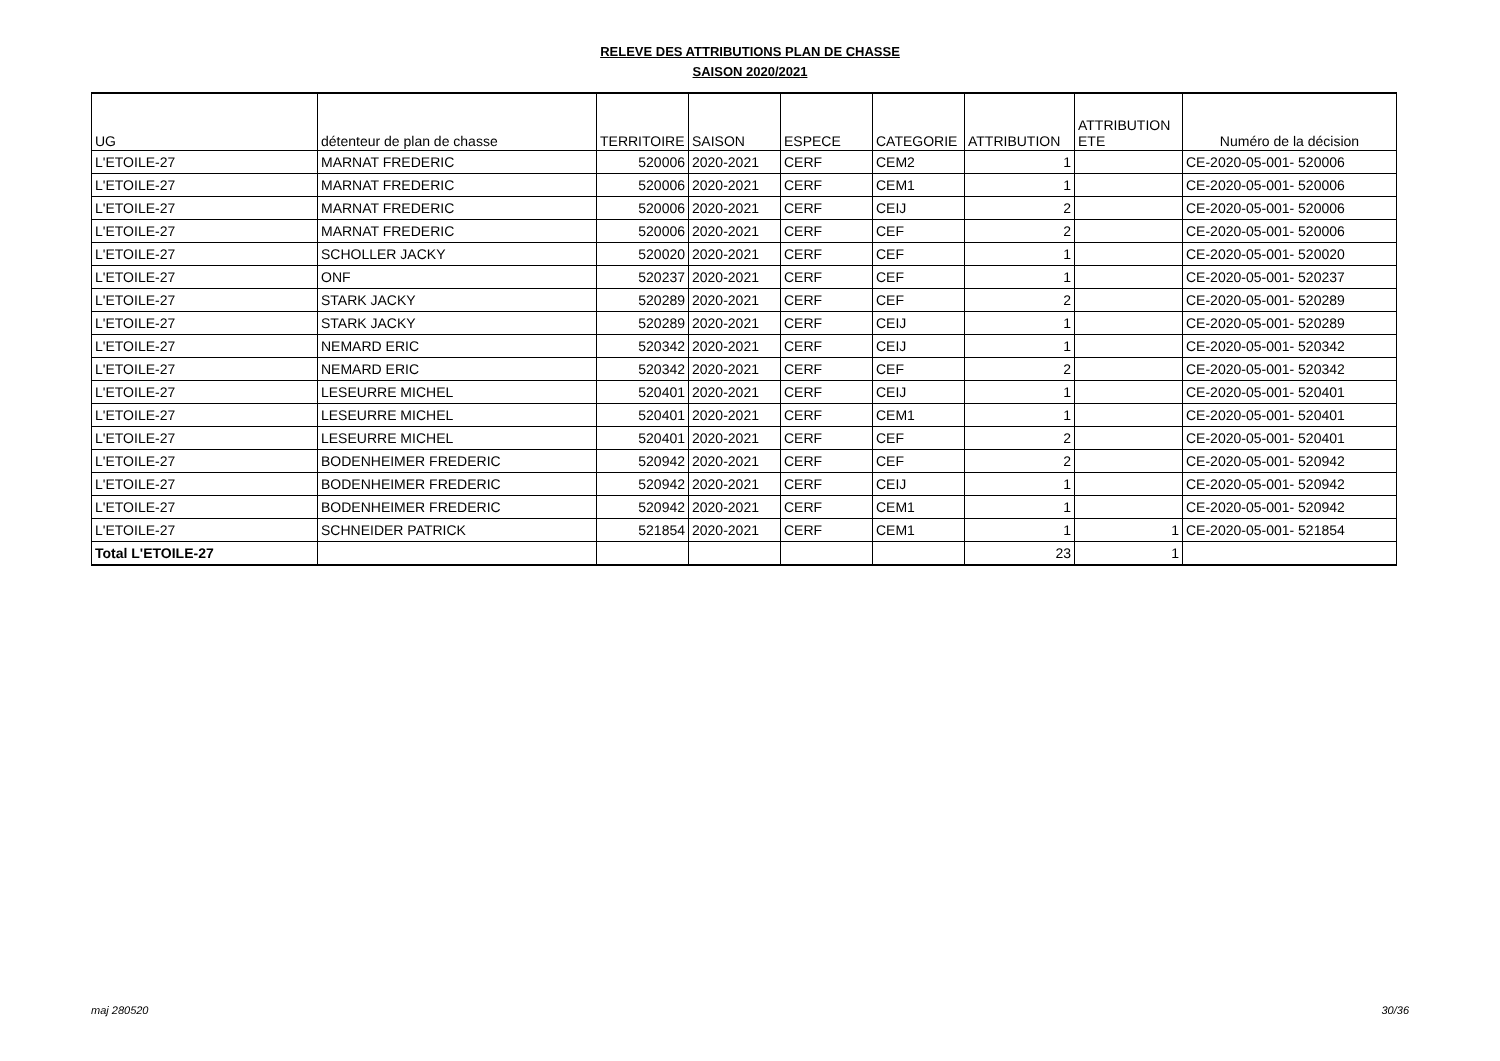RELEVE DES ATTRIBUTIONS PLAN DE CHASSE
SAISON 2020/2021
| UG | détenteur de plan de chasse | TERRITOIRE | SAISON | ESPECE | CATEGORIE | ATTRIBUTION | ATTRIBUTION ETE | Numéro de la décision |
| --- | --- | --- | --- | --- | --- | --- | --- | --- |
| L'ETOILE-27 | MARNAT FREDERIC | 520006 | 2020-2021 | CERF | CEM2 | 1 | | CE-2020-05-001- 520006 |
| L'ETOILE-27 | MARNAT FREDERIC | 520006 | 2020-2021 | CERF | CEM1 | 1 | | CE-2020-05-001- 520006 |
| L'ETOILE-27 | MARNAT FREDERIC | 520006 | 2020-2021 | CERF | CEIJ | 2 | | CE-2020-05-001- 520006 |
| L'ETOILE-27 | MARNAT FREDERIC | 520006 | 2020-2021 | CERF | CEF | 2 | | CE-2020-05-001- 520006 |
| L'ETOILE-27 | SCHOLLER JACKY | 520020 | 2020-2021 | CERF | CEF | 1 | | CE-2020-05-001- 520020 |
| L'ETOILE-27 | ONF | 520237 | 2020-2021 | CERF | CEF | 1 | | CE-2020-05-001- 520237 |
| L'ETOILE-27 | STARK JACKY | 520289 | 2020-2021 | CERF | CEF | 2 | | CE-2020-05-001- 520289 |
| L'ETOILE-27 | STARK JACKY | 520289 | 2020-2021 | CERF | CEIJ | 1 | | CE-2020-05-001- 520289 |
| L'ETOILE-27 | NEMARD ERIC | 520342 | 2020-2021 | CERF | CEIJ | 1 | | CE-2020-05-001- 520342 |
| L'ETOILE-27 | NEMARD ERIC | 520342 | 2020-2021 | CERF | CEF | 2 | | CE-2020-05-001- 520342 |
| L'ETOILE-27 | LESEURRE MICHEL | 520401 | 2020-2021 | CERF | CEIJ | 1 | | CE-2020-05-001- 520401 |
| L'ETOILE-27 | LESEURRE MICHEL | 520401 | 2020-2021 | CERF | CEM1 | 1 | | CE-2020-05-001- 520401 |
| L'ETOILE-27 | LESEURRE MICHEL | 520401 | 2020-2021 | CERF | CEF | 2 | | CE-2020-05-001- 520401 |
| L'ETOILE-27 | BODENHEIMER FREDERIC | 520942 | 2020-2021 | CERF | CEF | 2 | | CE-2020-05-001- 520942 |
| L'ETOILE-27 | BODENHEIMER FREDERIC | 520942 | 2020-2021 | CERF | CEIJ | 1 | | CE-2020-05-001- 520942 |
| L'ETOILE-27 | BODENHEIMER FREDERIC | 520942 | 2020-2021 | CERF | CEM1 | 1 | | CE-2020-05-001- 520942 |
| L'ETOILE-27 | SCHNEIDER PATRICK | 521854 | 2020-2021 | CERF | CEM1 | 1 | 1 | CE-2020-05-001- 521854 |
| Total L'ETOILE-27 | | | | | | 23 | 1 | |
maj 280520 30/36